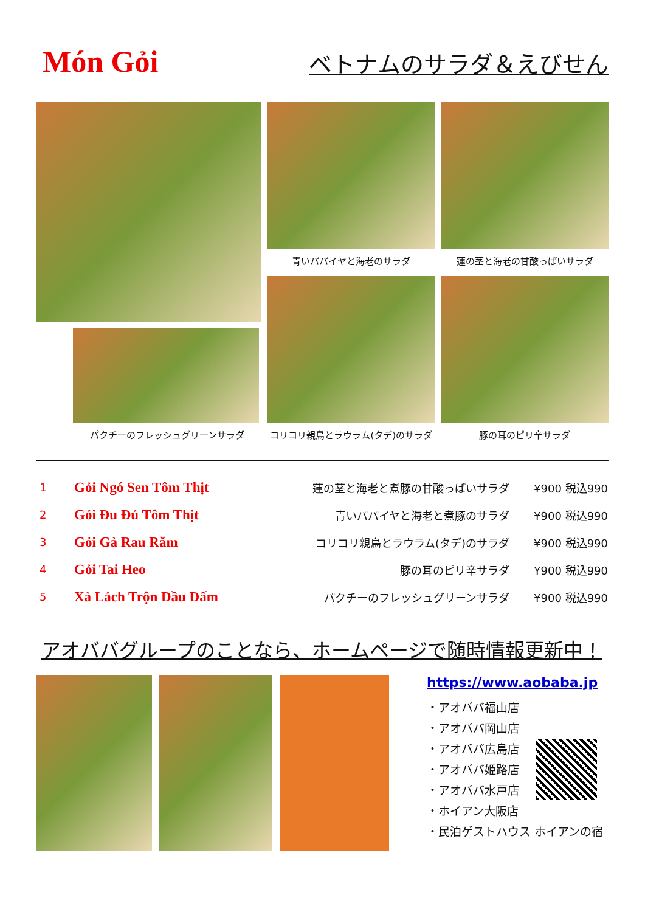Món Gỏi
ベトナムのサラダ＆えびせん
パクチーのフレッシュグリーンサラダ 青いパパイヤと海老のサラダ
蓮の茎と海老の甘酸っぱいサラダ
コリコリ親鳥とラウラム(タデ)のサラダ
豚の耳のピリ辛サラダ
| 1 | Gỏi Ngó Sen Tôm Thịt | 蓮の茎と海老と煮豚の甘酸っぱいサラダ | ¥900 税込990 |
| 2 | Gỏi Đu Đủ Tôm Thịt | 青いパパイヤと海老と煮豚のサラダ | ¥900 税込990 |
| 3 | Gỏi Gà Rau Răm | コリコリ親鳥とラウラム(タデ)のサラダ | ¥900 税込990 |
| 4 | Gỏi Tai Heo | 豚の耳のピリ辛サラダ | ¥900 税込990 |
| 5 | Xà Lách Trộn Dầu Dấm | パクチーのフレッシュグリーンサラダ | ¥900 税込990 |
アオババグループのことなら、ホームページで随時情報更新中！
https://www.aobaba.jp
・アオババ福山店
・アオババ岡山店
・アオババ広島店
・アオババ姫路店
・アオババ水戸店
・ホイアン大阪店
・民泊ゲストハウス ホイアンの宿